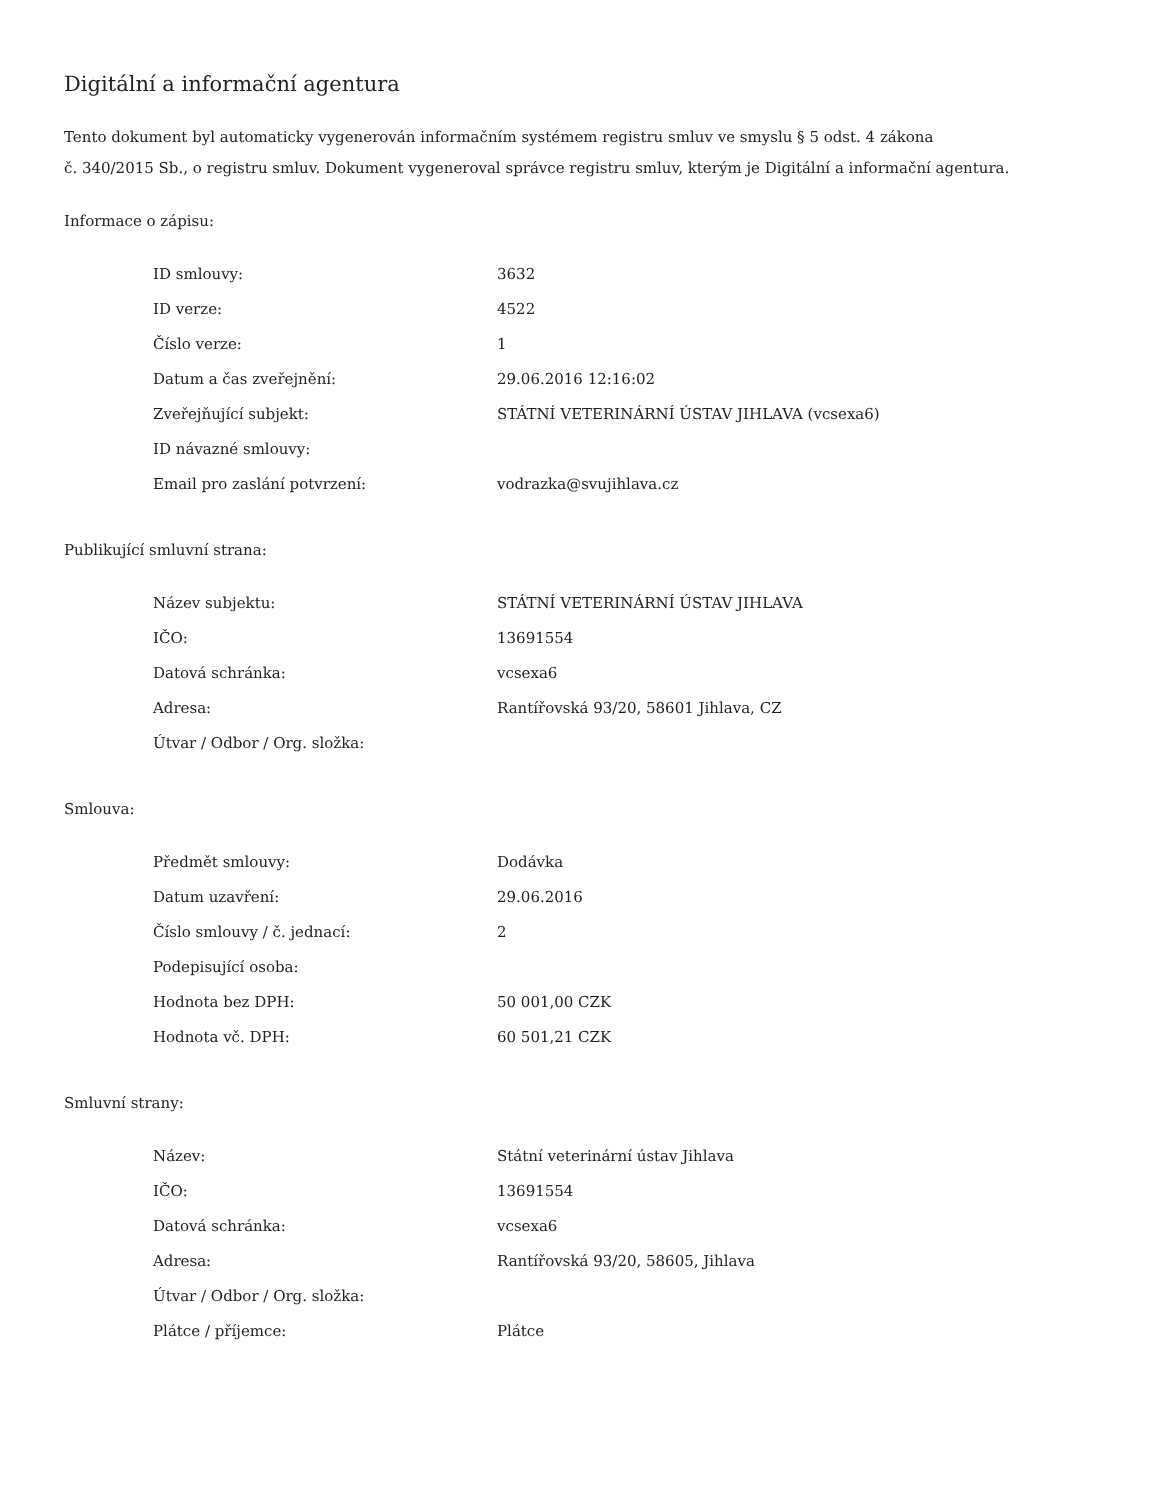Digitální a informační agentura
Tento dokument byl automaticky vygenerován informačním systémem registru smluv ve smyslu § 5 odst. 4 zákona
č. 340/2015 Sb., o registru smluv. Dokument vygeneroval správce registru smluv, kterým je Digitální a informační agentura.
Informace o zápisu:
| ID smlouvy: | 3632 |
| ID verze: | 4522 |
| Číslo verze: | 1 |
| Datum a čas zveřejnění: | 29.06.2016 12:16:02 |
| Zveřejňující subjekt: | STÁTNÍ VETERINÁRNÍ ÚSTAV JIHLAVA (vcsexa6) |
| ID návazné smlouvy: | |
| Email pro zaslání potvrzení: | vodrazka@svujihlava.cz |
Publikující smluvní strana:
| Název subjektu: | STÁTNÍ VETERINÁRNÍ ÚSTAV JIHLAVA |
| IČO: | 13691554 |
| Datová schránka: | vcsexa6 |
| Adresa: | Rantířovská 93/20, 58601 Jihlava, CZ |
| Útvar / Odbor / Org. složka: | |
Smlouva:
| Předmět smlouvy: | Dodávka |
| Datum uzavření: | 29.06.2016 |
| Číslo smlouvy / č. jednací: | 2 |
| Podepisující osoba: | |
| Hodnota bez DPH: | 50 001,00 CZK |
| Hodnota vč. DPH: | 60 501,21 CZK |
Smluvní strany:
| Název: | Státní veterinární ústav Jihlava |
| IČO: | 13691554 |
| Datová schránka: | vcsexa6 |
| Adresa: | Rantířovská 93/20, 58605, Jihlava |
| Útvar / Odbor / Org. složka: | |
| Plátce / příjemce: | Plátce |